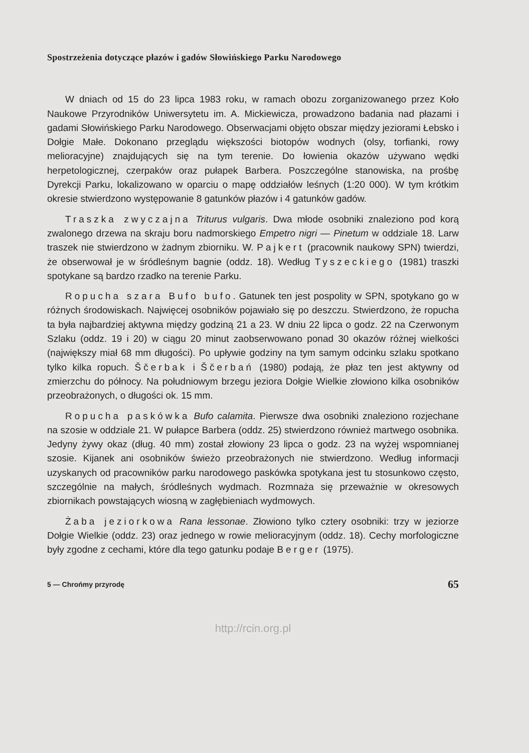Spostrzeżenia dotyczące płazów i gadów Słowińskiego Parku Narodowego
W dniach od 15 do 23 lipca 1983 roku, w ramach obozu zorganizowanego przez Koło Naukowe Przyrodników Uniwersytetu im. A. Mickiewicza, prowadzono badania nad płazami i gadami Słowińskiego Parku Narodowego. Obserwacjami objęto obszar między jeziorami Łebsko i Dołgie Małe. Dokonano przeglądu większości biotopów wodnych (olsy, torfianki, rowy melioracyjne) znajdujących się na tym terenie. Do łowienia okazów używano wędki herpetologicznej, czerpaków oraz pułapek Barbera. Poszczególne stanowiska, na prośbę Dyrekcji Parku, lokalizowano w oparciu o mapę oddziałów leśnych (1:20 000). W tym krótkim okresie stwierdzono występowanie 8 gatunków płazów i 4 gatunków gadów.
Traszka zwyczajna Triturus vulgaris. Dwa młode osobniki znaleziono pod korą zwalonego drzewa na skraju boru nadmorskiego Empetro nigri — Pinetum w oddziale 18. Larw traszek nie stwierdzono w żadnym zbiorniku. W. Pajkert (pracownik naukowy SPN) twierdzi, że obserwował je w śródleśnym bagnie (oddz. 18). Według Tyszeckiego (1981) traszki spotykane są bardzo rzadko na terenie Parku.
Ropucha szara Bufo bufo. Gatunek ten jest pospolity w SPN, spotykano go w różnych środowiskach. Najwięcej osobników pojawiało się po deszczu. Stwierdzono, że ropucha ta była najbardziej aktywna między godziną 21 a 23. W dniu 22 lipca o godz. 22 na Czerwonym Szlaku (oddz. 19 i 20) w ciągu 20 minut zaobserwowano ponad 30 okazów różnej wielkości (największy miał 68 mm długości). Po upływie godziny na tym samym odcinku szlaku spotkano tylko kilka ropuch. Ščerbak i Ščerbań (1980) podają, że płaz ten jest aktywny od zmierzchu do północy. Na południowym brzegu jeziora Dołgie Wielkie złowiono kilka osobników przeobrażonych, o długości ok. 15 mm.
Ropucha paskówka Bufo calamita. Pierwsze dwa osobniki znaleziono rozjechane na szosie w oddziale 21. W pułapce Barbera (oddz. 25) stwierdzono również martwego osobnika. Jedyny żywy okaz (dług. 40 mm) został złowiony 23 lipca o godz. 23 na wyżej wspomnianej szosie. Kijanek ani osobników świeżo przeobrażonych nie stwierdzono. Według informacji uzyskanych od pracowników parku narodowego paskówka spotykana jest tu stosunkowo często, szczególnie na małych, śródleśnych wydmach. Rozmnaża się przeważnie w okresowych zbiornikach powstających wiosną w zagłębieniach wydmowych.
Żaba jeziorkowa Rana lessonae. Złowiono tylko cztery osobniki: trzy w jeziorze Dołgie Wielkie (oddz. 23) oraz jednego w rowie melioracyjnym (oddz. 18). Cechy morfologiczne były zgodne z cechami, które dla tego gatunku podaje Berger (1975).
5 — Chrońmy przyrodę 65
http://rcin.org.pl